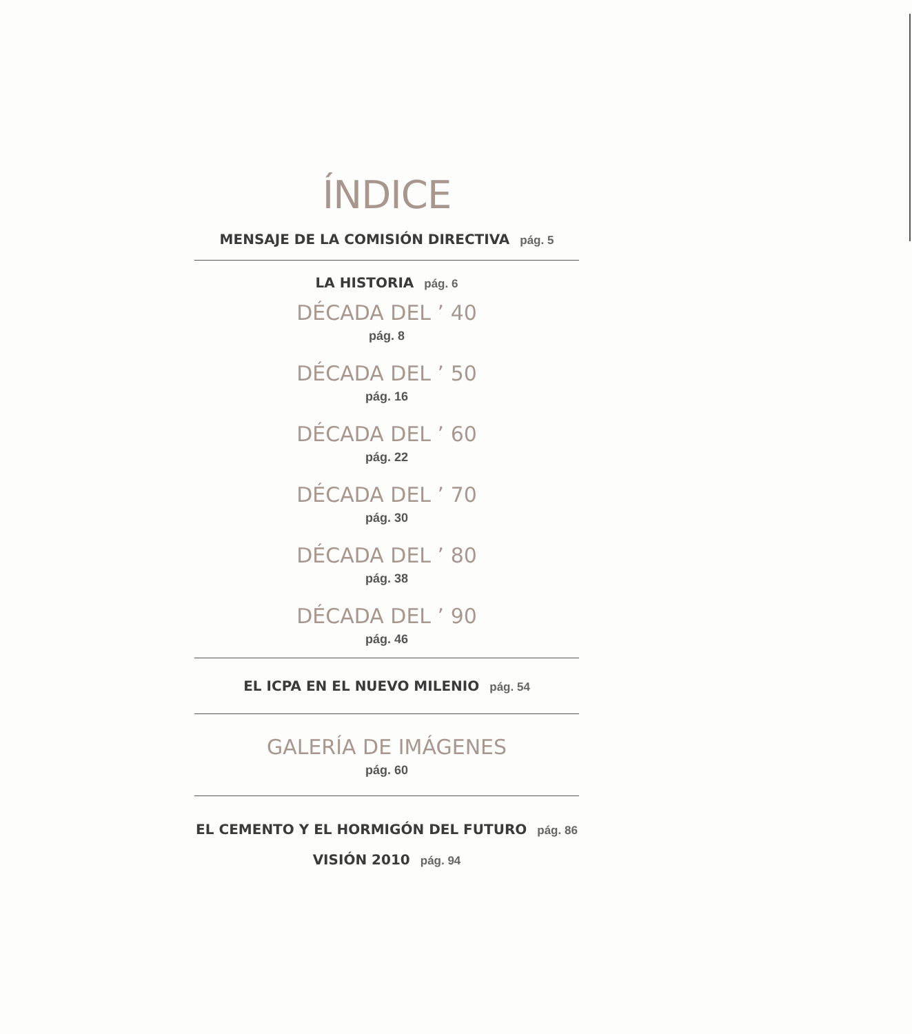ÍNDICE
MENSAJE DE LA COMISIÓN DIRECTIVA pág. 5
LA HISTORIA pág. 6
DÉCADA DEL ’ 40
pág. 8
DÉCADA DEL ’ 50
pág. 16
DÉCADA DEL ’ 60
pág. 22
DÉCADA DEL ’ 70
pág. 30
DÉCADA DEL ’ 80
pág. 38
DÉCADA DEL ’ 90
pág. 46
EL ICPA EN EL NUEVO MILENIO pág. 54
GALERÍA DE IMÁGENES
pág. 60
EL CEMENTO Y EL HORMIGÓN DEL FUTURO pág. 86
VISIÓN 2010 pág. 94